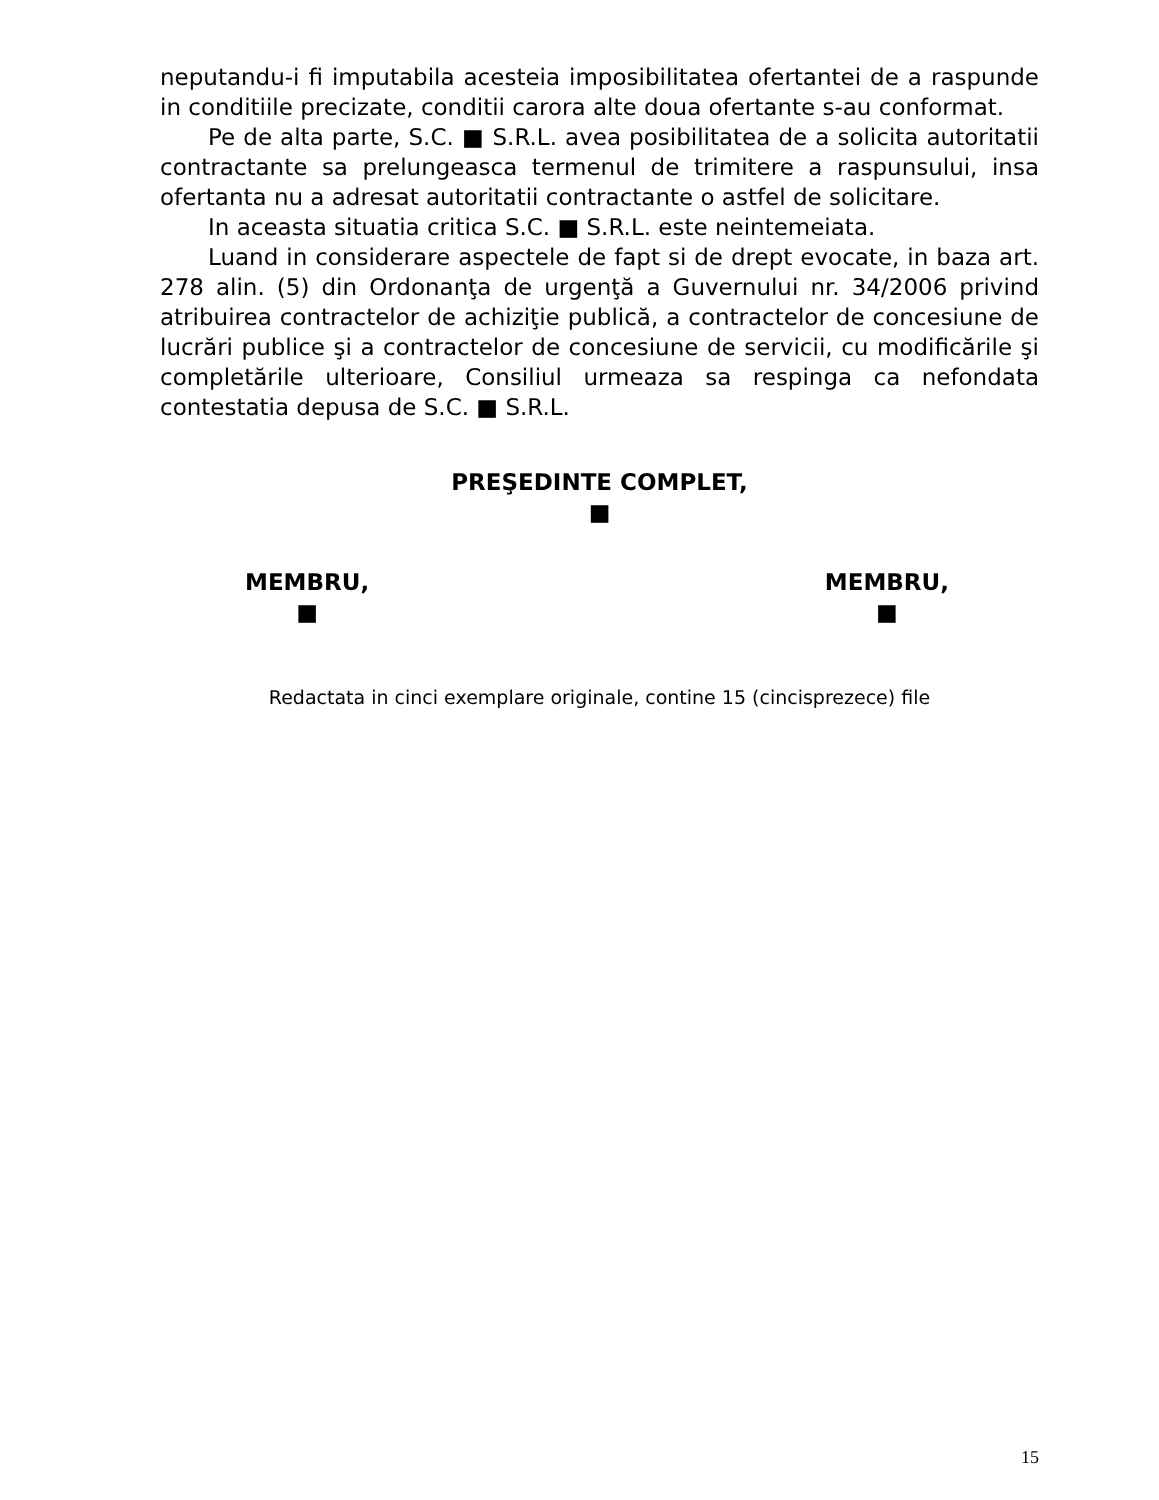neputandu-i fi imputabila acesteia imposibilitatea ofertantei de a raspunde in conditiile precizate, conditii carora alte doua ofertante s-au conformat.
Pe de alta parte, S.C. ■ S.R.L. avea posibilitatea de a solicita autoritatii contractante sa prelungeasca termenul de trimitere a raspunsului, insa ofertanta nu a adresat autoritatii contractante o astfel de solicitare.
In aceasta situatia critica S.C. ■ S.R.L. este neintemeiata.
Luand in considerare aspectele de fapt si de drept evocate, in baza art. 278 alin. (5) din Ordonanţa de urgenţă a Guvernului nr. 34/2006 privind atribuirea contractelor de achiziţie publică, a contractelor de concesiune de lucrări publice şi a contractelor de concesiune de servicii, cu modificările şi completările ulterioare, Consiliul urmeaza sa respinga ca nefondata contestatia depusa de S.C. ■ S.R.L.
PREŞEDINTE COMPLET,
■
MEMBRU,
■
MEMBRU,
■
Redactata in cinci exemplare originale, contine 15 (cincisprezece) file
15